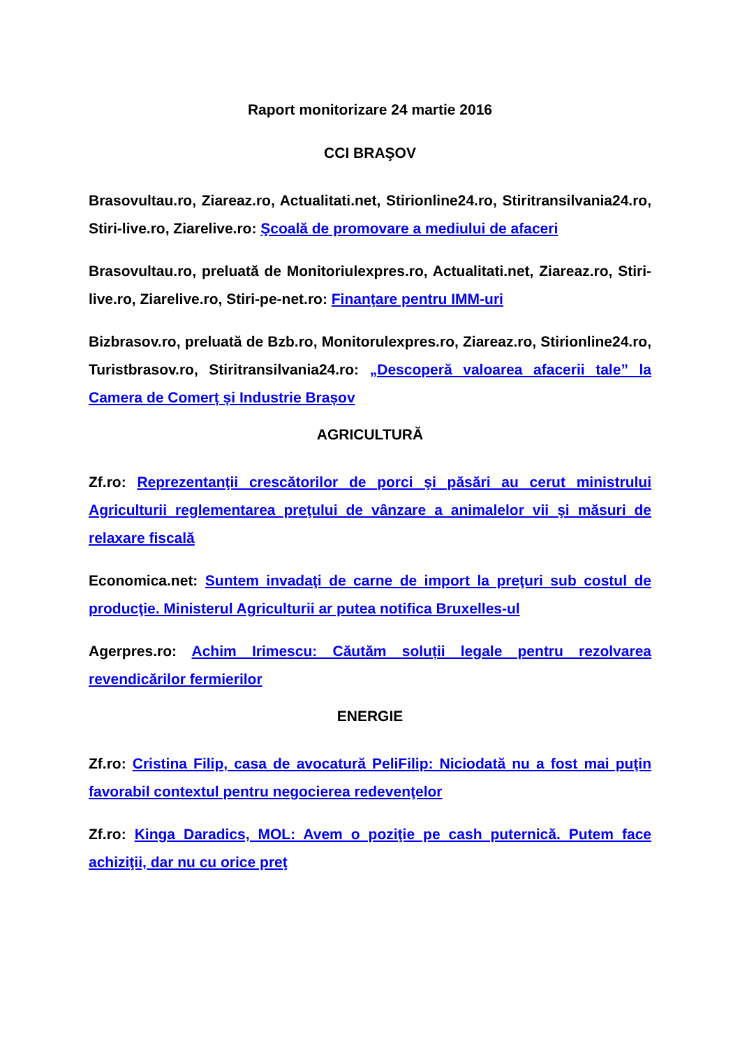Raport monitorizare 24 martie 2016
CCI BRAŞOV
Brasovultau.ro, Ziareaz.ro, Actualitati.net, Stirionline24.ro, Stiritransilvania24.ro, Stiri-live.ro, Ziarelive.ro: Şcoală de promovare a mediului de afaceri
Brasovultau.ro, preluată de Monitoriulexpres.ro, Actualitati.net, Ziareaz.ro, Stiri-live.ro, Ziarelive.ro, Stiri-pe-net.ro: Finanţare pentru IMM-uri
Bizbrasov.ro, preluată de Bzb.ro, Monitorulexpres.ro, Ziareaz.ro, Stirionline24.ro, Turistbrasov.ro, Stiritransilvania24.ro: „Descoperă valoarea afacerii tale” la Camera de Comerț și Industrie Brașov
AGRICULTURĂ
Zf.ro: Reprezentanţii crescătorilor de porci şi păsări au cerut ministrului Agriculturii reglementarea preţului de vânzare a animalelor vii şi măsuri de relaxare fiscală
Economica.net: Suntem invadaţi de carne de import la preţuri sub costul de producţie. Ministerul Agriculturii ar putea notifica Bruxelles-ul
Agerpres.ro: Achim Irimescu: Căutăm soluții legale pentru rezolvarea revendicărilor fermierilor
ENERGIE
Zf.ro: Cristina Filip, casa de avocatură PeliFilip: Niciodată nu a fost mai puţin favorabil contextul pentru negocierea redevenţelor
Zf.ro: Kinga Daradics, MOL: Avem o poziţie pe cash puternică. Putem face achiziţii, dar nu cu orice preţ